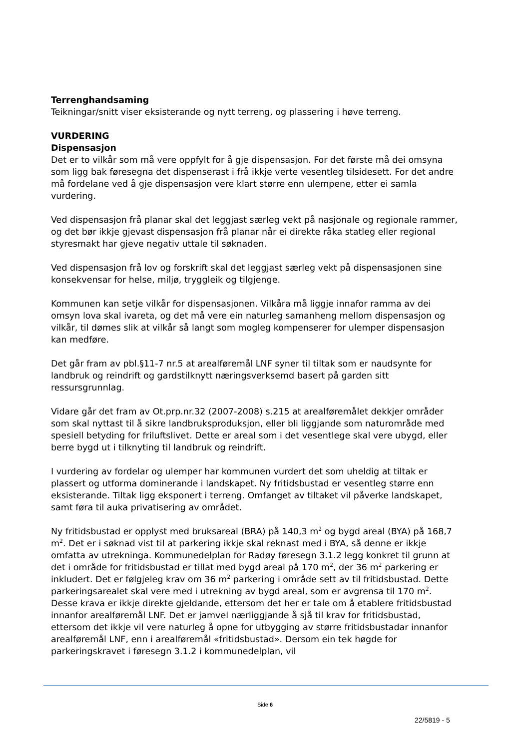Terrenghandsaming
Teikningar/snitt viser eksisterande og nytt terreng, og plassering i høve terreng.
VURDERING
Dispensasjon
Det er to vilkår som må vere oppfylt for å gje dispensasjon. For det første må dei omsyna som ligg bak føresegna det dispenserast i frå ikkje verte vesentleg tilsidesett. For det andre må fordelane ved å gje dispensasjon vere klart større enn ulempene, etter ei samla vurdering.
Ved dispensasjon frå planar skal det leggjast særleg vekt på nasjonale og regionale rammer, og det bør ikkje gjevast dispensasjon frå planar når ei direkte råka statleg eller regional styresmakt har gjeve negativ uttale til søknaden.
Ved dispensasjon frå lov og forskrift skal det leggjast særleg vekt på dispensasjonen sine konsekvensar for helse, miljø, tryggleik og tilgjenge.
Kommunen kan setje vilkår for dispensasjonen. Vilkåra må liggje innafor ramma av dei omsyn lova skal ivareta, og det må vere ein naturleg samanheng mellom dispensasjon og vilkår, til dømes slik at vilkår så langt som mogleg kompenserer for ulemper dispensasjon kan medføre.
Det går fram av pbl.§11-7 nr.5 at arealføremål LNF syner til tiltak som er naudsynte for landbruk og reindrift og gardstilknytt næringsverksemd basert på garden sitt ressursgrunnlag.
Vidare går det fram av Ot.prp.nr.32 (2007-2008) s.215 at arealføremålet dekkjer områder som skal nyttast til å sikre landbruksproduksjon, eller bli liggjande som naturområde med spesiell betyding for friluftslivet. Dette er areal som i det vesentlege skal vere ubygd, eller berre bygd ut i tilknyting til landbruk og reindrift.
I vurdering av fordelar og ulemper har kommunen vurdert det som uheldig at tiltak er plassert og utforma dominerande i landskapet. Ny fritidsbustad er vesentleg større enn eksisterande. Tiltak ligg eksponert i terreng. Omfanget av tiltaket vil påverke landskapet, samt føra til auka privatisering av området.
Ny fritidsbustad er opplyst med bruksareal (BRA) på 140,3 m<sup>2</sup> og bygd areal (BYA) på 168,7 m<sup>2</sup>. Det er i søknad vist til at parkering ikkje skal reknast med i BYA, så denne er ikkje omfatta av utrekninga. Kommunedelplan for Radøy føresegn 3.1.2 legg konkret til grunn at det i område for fritidsbustad er tillat med bygd areal på 170 m<sup>2</sup>, der 36 m<sup>2</sup> parkering er inkludert. Det er følgjeleg krav om 36 m<sup>2</sup> parkering i område sett av til fritidsbustad. Dette parkeringsarealet skal vere med i utrekning av bygd areal, som er avgrensa til 170 m<sup>2</sup>. Desse krava er ikkje direkte gjeldande, ettersom det her er tale om å etablere fritidsbustad innanfor arealføremål LNF. Det er jamvel nærliggjande å sjå til krav for fritidsbustad, ettersom det ikkje vil vere naturleg å opne for utbygging av større fritidsbustadar innanfor arealføremål LNF, enn i arealføremål «fritidsbustad». Dersom ein tek høgde for parkeringskravet i føresegn 3.1.2 i kommunedelplan, vil
Side 6
22/5819 - 5